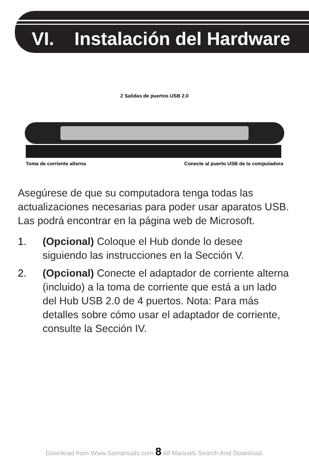VI. Instalación del Hardware
2 Salidas de puertos USB 2.0
Toma de corriente alterna Conecte al puerto USB de la computadora
Asegúrese de que su computadora tenga todas las actualizaciones necesarias para poder usar aparatos USB. Las podrá encontrar en la página web de Microsoft.
1. (Opcional) Coloque el Hub donde lo desee siguiendo las instrucciones en la Sección V.
2. (Opcional) Conecte el adaptador de corriente alterna (incluido) a la toma de corriente que está a un lado del Hub USB 2.0 de 4 puertos. Nota: Para más detalles sobre cómo usar el adaptador de corriente, consulte la Sección IV.
Download from Www.Somanuals.com 8 All Manuals Search And Download.